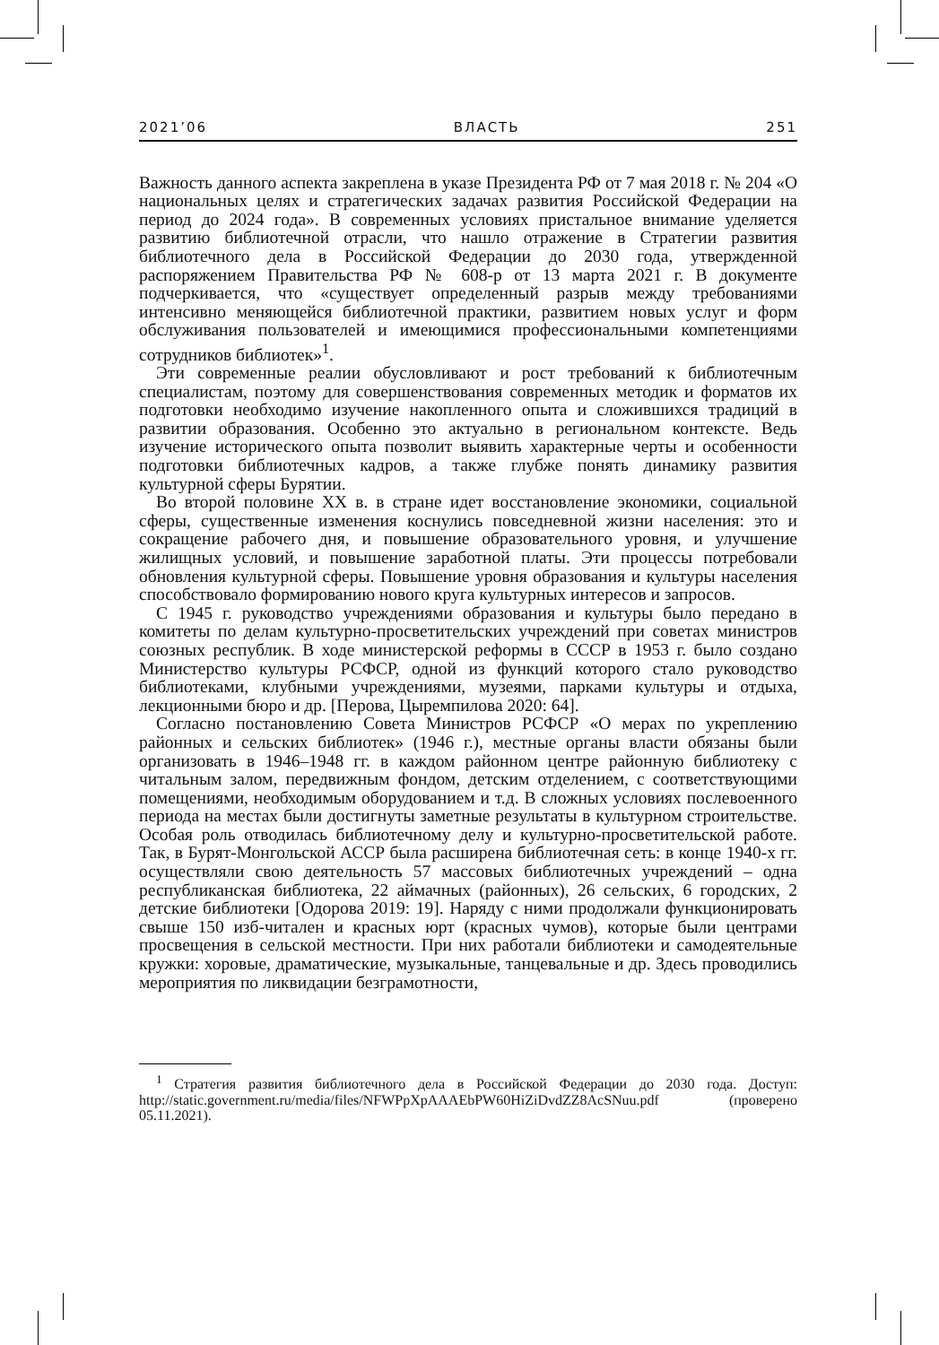2021’06 ВЛАСТЬ 251
Важность данного аспекта закреплена в указе Президента РФ от 7 мая 2018 г. № 204 «О национальных целях и стратегических задачах развития Российской Федерации на период до 2024 года». В современных условиях пристальное внимание уделяется развитию библиотечной отрасли, что нашло отражение в Стратегии развития библиотечного дела в Российской Федерации до 2030 года, утвержденной распоряжением Правительства РФ № 608-р от 13 марта 2021 г. В документе подчеркивается, что «существует определенный разрыв между требованиями интенсивно меняющейся библиотечной практики, развитием новых услуг и форм обслуживания пользователей и имеющимися профессиональными компетенциями сотрудников библиотек»<sup>1</sup>.
Эти современные реалии обусловливают и рост требований к библиотечным специалистам, поэтому для совершенствования современных методик и форматов их подготовки необходимо изучение накопленного опыта и сложившихся традиций в развитии образования. Особенно это актуально в региональном контексте. Ведь изучение исторического опыта позволит выявить характерные черты и особенности подготовки библиотечных кадров, а также глубже понять динамику развития культурной сферы Бурятии.
Во второй половине XX в. в стране идет восстановление экономики, социальной сферы, существенные изменения коснулись повседневной жизни населения: это и сокращение рабочего дня, и повышение образовательного уровня, и улучшение жилищных условий, и повышение заработной платы. Эти процессы потребовали обновления культурной сферы. Повышение уровня образования и культуры населения способствовало формированию нового круга культурных интересов и запросов.
С 1945 г. руководство учреждениями образования и культуры было передано в комитеты по делам культурно-просветительских учреждений при советах министров союзных республик. В ходе министерской реформы в СССР в 1953 г. было создано Министерство культуры РСФСР, одной из функций которого стало руководство библиотеками, клубными учреждениями, музеями, парками культуры и отдыха, лекционными бюро и др. [Перова, Цыремпилова 2020: 64].
Согласно постановлению Совета Министров РСФСР «О мерах по укреплению районных и сельских библиотек» (1946 г.), местные органы власти обязаны были организовать в 1946–1948 гг. в каждом районном центре районную библиотеку с читальным залом, передвижным фондом, детским отделением, с соответствующими помещениями, необходимым оборудованием и т.д. В сложных условиях послевоенного периода на местах были достигнуты заметные результаты в культурном строительстве. Особая роль отводилась библиотечному делу и культурно-просветительской работе. Так, в Бурят-Монгольской АССР была расширена библиотечная сеть: в конце 1940-х гг. осуществляли свою деятельность 57 массовых библиотечных учреждений – одна республиканская библиотека, 22 аймачных (районных), 26 сельских, 6 городских, 2 детские библиотеки [Одорова 2019: 19]. Наряду с ними продолжали функционировать свыше 150 изб-читален и красных юрт (красных чумов), которые были центрами просвещения в сельской местности. При них работали библиотеки и самодеятельные кружки: хоровые, драматические, музыкальные, танцевальные и др. Здесь проводились мероприятия по ликвидации безграмотности,
<sup>1</sup> Стратегия развития библиотечного дела в Российской Федерации до 2030 года. Доступ: http://static.government.ru/media/files/NFWPpXpAAAEbPW60HiZiDvdZZ8AcSNuu.pdf (проверено 05.11.2021).